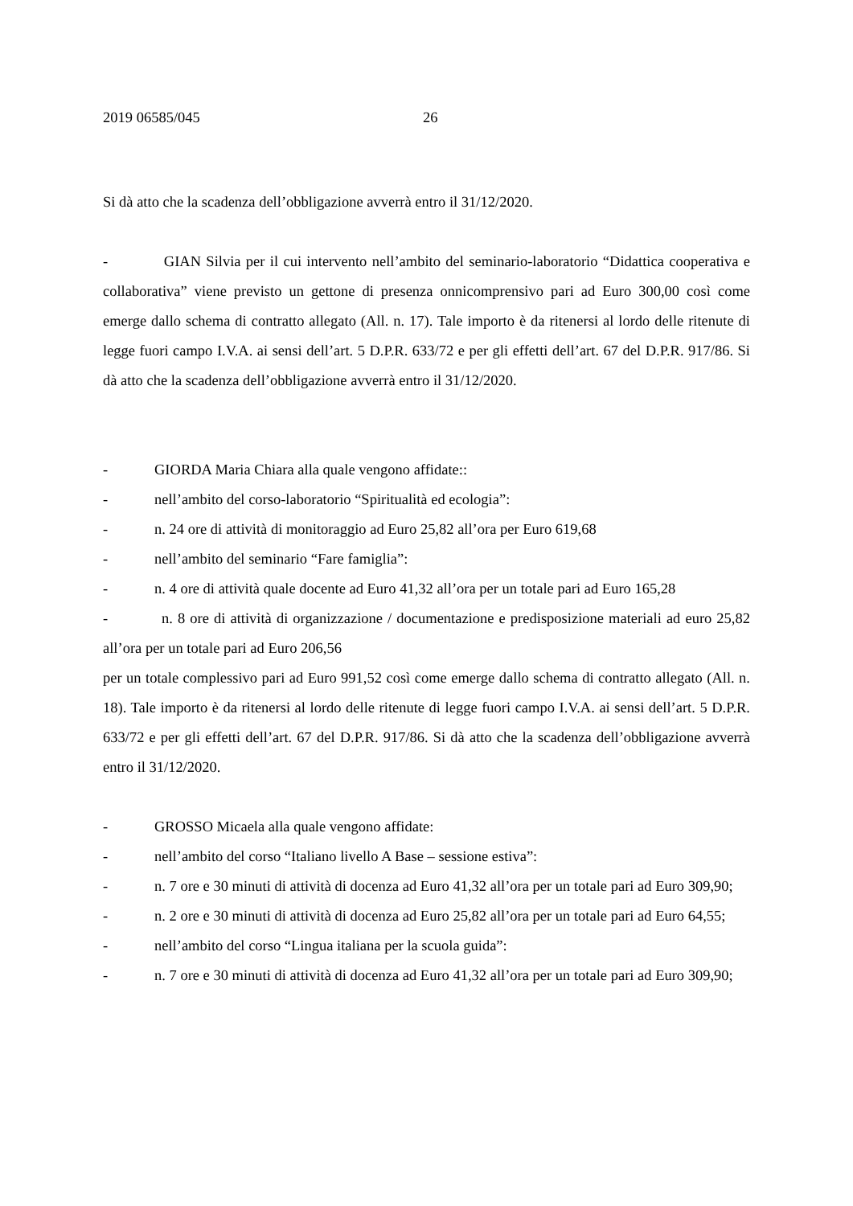2019 06585/045 26
Si dà atto che la scadenza dell’obbligazione avverrà entro il 31/12/2020.
- GIAN Silvia per il cui intervento nell’ambito del seminario-laboratorio “Didattica cooperativa e collaborativa” viene previsto un gettone di presenza onnicomprensivo pari ad Euro 300,00 così come emerge dallo schema di contratto allegato (All. n. 17). Tale importo è da ritenersi al lordo delle ritenute di legge fuori campo I.V.A. ai sensi dell’art. 5 D.P.R. 633/72 e per gli effetti dell’art. 67 del D.P.R. 917/86. Si dà atto che la scadenza dell’obbligazione avverrà entro il 31/12/2020.
- GIORDA Maria Chiara alla quale vengono affidate::
- nell’ambito del corso-laboratorio “Spiritualità ed ecologia”:
- n. 24 ore di attività di monitoraggio ad Euro 25,82 all’ora per Euro 619,68
- nell’ambito del seminario “Fare famiglia”:
- n. 4 ore di attività quale docente ad Euro 41,32 all’ora per un totale pari ad Euro 165,28
- n. 8 ore di attività di organizzazione / documentazione e predisposizione materiali ad euro 25,82 all’ora per un totale pari ad Euro 206,56
per un totale complessivo pari ad Euro 991,52 così come emerge dallo schema di contratto allegato (All. n. 18). Tale importo è da ritenersi al lordo delle ritenute di legge fuori campo I.V.A. ai sensi dell’art. 5 D.P.R. 633/72 e per gli effetti dell’art. 67 del D.P.R. 917/86. Si dà atto che la scadenza dell’obbligazione avverrà entro il 31/12/2020.
- GROSSO Micaela alla quale vengono affidate:
- nell’ambito del corso “Italiano livello A Base – sessione estiva”:
- n. 7 ore e 30 minuti di attività di docenza ad Euro 41,32 all’ora per un totale pari ad Euro 309,90;
- n. 2 ore e 30 minuti di attività di docenza ad Euro 25,82 all’ora per un totale pari ad Euro 64,55;
- nell’ambito del corso “Lingua italiana per la scuola guida”:
- n. 7 ore e 30 minuti di attività di docenza ad Euro 41,32 all’ora per un totale pari ad Euro 309,90;